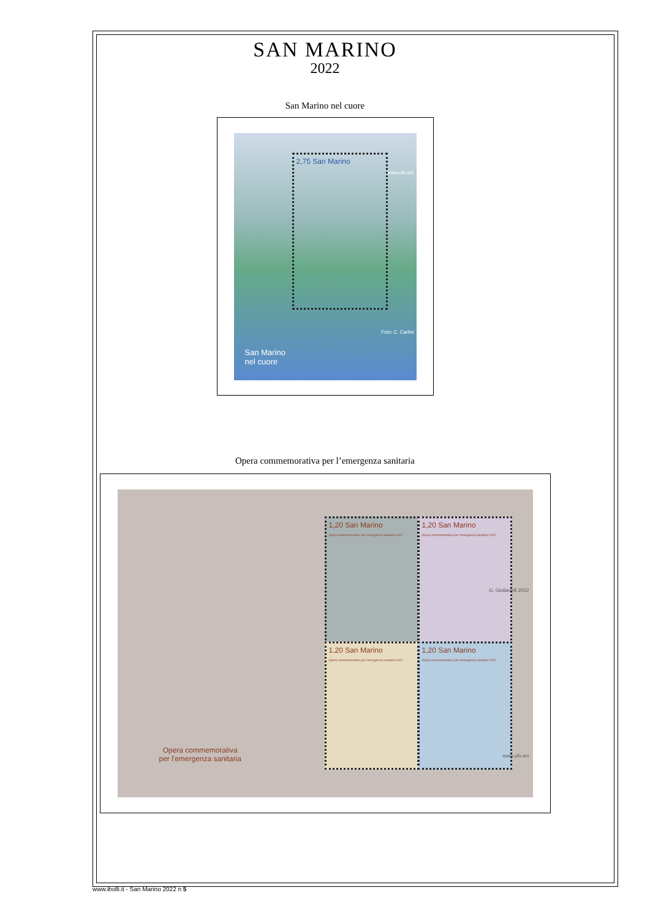SAN MARINO
2022
San Marino nel cuore
2,75 San Marino
San Marino
nel cuore
www.ufn.sm
Foto: C. Carlini
Opera commemorativa per l’emergenza sanitaria
Opera commemorativa
per l'emergenza sanitaria
1,20 San Marino
Opera commemorativa per l'emergenza sanitaria 2022
1,20 San Marino
Opera commemorativa per l'emergenza sanitaria 2022
1,20 San Marino
Opera commemorativa per l'emergenza sanitaria 2022
1,20 San Marino
Opera commemorativa per l'emergenza sanitaria 2022
G. Giulianelli 2022
www.ufn.sm
www.ibolli.it - San Marino 2022 n 5